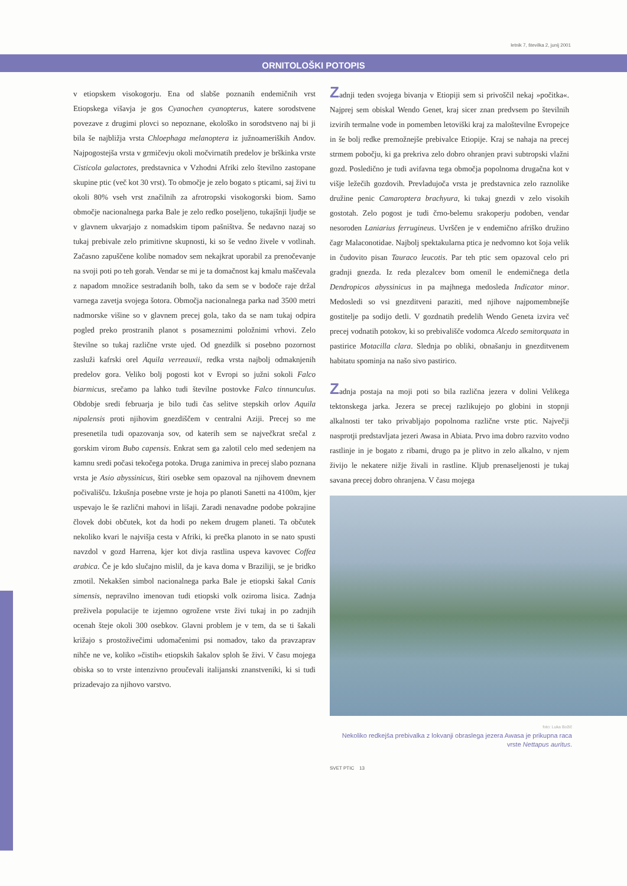letnik 7, številka 2, junij 2001
ORNITOLOŠKI POTOPIS
v etiopskem visokogorju. Ena od slabše poznanih endemičnih vrst Etiopskega višavja je gos Cyanochen cyanopterus, katere sorodstvene povezave z drugimi plovci so nepoznane, ekološko in sorodstveno naj bi ji bila še najbližja vrsta Chloephaga melanoptera iz južnoameriških Andov. Najpogostejša vrsta v grmičevju okoli močvirnatih predelov je brškinka vrste Cisticola galactotes, predstavnica v Vzhodni Afriki zelo številno zastopane skupine ptic (več kot 30 vrst). To območje je zelo bogato s pticami, saj živi tu okoli 80% vseh vrst značilnih za afrotropski visokogorski biom. Samo območje nacionalnega parka Bale je zelo redko poseljeno, tukajšnji ljudje se v glavnem ukvarjajo z nomadskim tipom pašništva. Še nedavno nazaj so tukaj prebivale zelo primitivne skupnosti, ki so še vedno živele v votlinah. Začasno zapuščene kolibe nomadov sem nekajkrat uporabil za prenočevanje na svoji poti po teh gorah. Vendar se mi je ta domačnost kaj kmalu maščevala z napadom množice sestradanih bolh, tako da sem se v bodoče raje držal varnega zavetja svojega šotora. Območja nacionalnega parka nad 3500 metri nadmorske višine so v glavnem precej gola, tako da se nam tukaj odpira pogled preko prostranih planot s posameznimi položnimi vrhovi. Zelo številne so tukaj različne vrste ujed. Od gnezdilk si posebno pozornost zasluži kafrski orel Aquila verreauxii, redka vrsta najbolj odmaknjenih predelov gora. Veliko bolj pogosti kot v Evropi so južni sokoli Falco biarmicus, srečamo pa lahko tudi številne postovke Falco tinnunculus. Obdobje sredi februarja je bilo tudi čas selitve stepskih orlov Aquila nipalensis proti njihovim gnezdiščem v centralni Aziji. Precej so me presenetila tudi opazovanja sov, od katerih sem se največkrat srečal z gorskim virom Bubo capensis. Enkrat sem ga zalotil celo med sedenjem na kamnu sredi počasi tekočega potoka. Druga zanimiva in precej slabo poznana vrsta je Asio abyssinicus, štiri osebke sem opazoval na njihovem dnevnem počivališču. Izkušnja posebne vrste je hoja po planoti Sanetti na 4100m, kjer uspevajo le še različni mahovi in lišaji. Zaradi nenavadne podobe pokrajine človek dobi občutek, kot da hodi po nekem drugem planeti. Ta občutek nekoliko kvari le najvišja cesta v Afriki, ki prečka planoto in se nato spusti navzdol v gozd Harrena, kjer kot divja rastlina uspeva kavovec Coffea arabica. Če je kdo slučajno mislil, da je kava doma v Braziliji, se je bridko zmotil. Nekakšen simbol nacionalnega parka Bale je etiopski šakal Canis simensis, nepravilno imenovan tudi etiopski volk oziroma lisica. Zadnja preživela populacije te izjemno ogrožene vrste živi tukaj in po zadnjih ocenah šteje okoli 300 osebkov. Glavni problem je v tem, da se ti šakali križajo s prostoživečimi udomačenimi psi nomadov, tako da pravzaprav nihče ne ve, koliko »čistih« etiopskih šakalov sploh še živi. V času mojega obiska so to vrste intenzivno proučevali italijanski znanstveniki, ki si tudi prizadevajo za njihovo varstvo.
Zadnji teden svojega bivanja v Etiopiji sem si privoščil nekaj »počitka«. Najprej sem obiskal Wendo Genet, kraj sicer znan predvsem po številnih izvirih termalne vode in pomemben letoviški kraj za maloštevilne Evropejce in še bolj redke premožnejše prebivalce Etiopije. Kraj se nahaja na precej strmem pobočju, ki ga prekriva zelo dobro ohranjen pravi subtropski vlažni gozd. Posledično je tudi avifavna tega območja popolnoma drugačna kot v višje ležečih gozdovih. Prevladujoča vrsta je predstavnica zelo raznolike družine penic Camaroptera brachyura, ki tukaj gnezdi v zelo visokih gostotah. Zelo pogost je tudi črno-belemu srakoperju podoben, vendar nesoroden Laniarius ferrugineus. Uvrščen je v endemično afriško družino čagr Malaconotidae. Najbolj spektakularna ptica je nedvomno kot šoja velik in čudovito pisan Tauraco leucotis. Par teh ptic sem opazoval celo pri gradnji gnezda. Iz reda plezalcev bom omenil le endemičnega detla Dendropicos abyssinicus in pa majhnega medosleda Indicator minor. Medosledi so vsi gnezditveni paraziti, med njihove najpomembnejše gostitelje pa sodijo detli. V gozdnatih predelih Wendo Geneta izvira več precej vodnatih potokov, ki so prebivališče vodomca Alcedo semitorquata in pastirice Motacilla clara. Slednja po obliki, obnašanju in gnezditvenem habitatu spominja na našo sivo pastirico.
Zadnja postaja na moji poti so bila različna jezera v dolini Velikega tektonskega jarka. Jezera se precej razlikujejo po globini in stopnji alkalnosti ter tako privabljajo popolnoma različne vrste ptic. Največji nasprotji predstavljata jezeri Awasa in Abiata. Prvo ima dobro razvito vodno rastlinje in je bogato z ribami, drugo pa je plitvo in zelo alkalno, v njem živijo le nekatere nižje živali in rastline. Kljub prenaseljenosti je tukaj savana precej dobro ohranjena. V času mojega
foto: Luka Božič
Nekoliko redkejša prebivalka z lokvanji obraslega jezera Awasa je prikupna raca vrste Nettapus auritus.
SVET PTIC 13